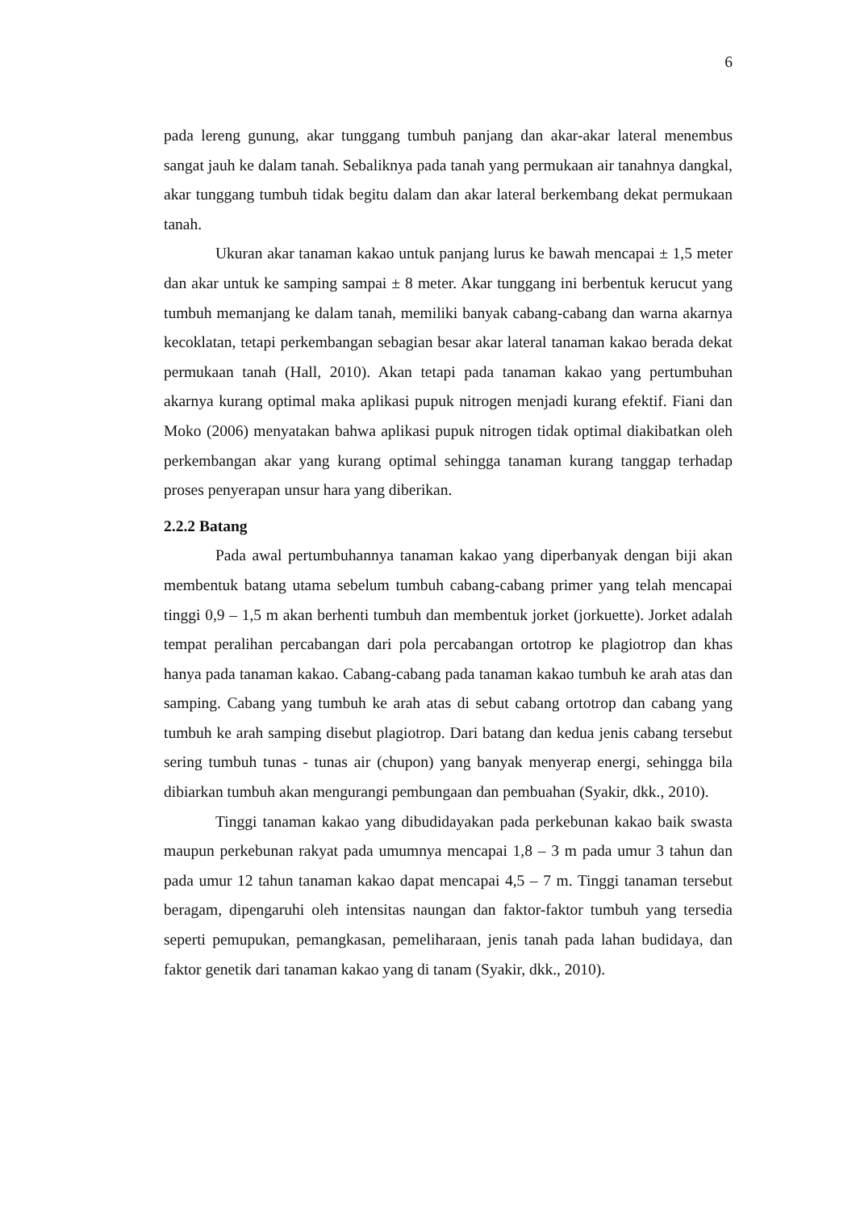6
pada lereng gunung, akar tunggang tumbuh panjang dan akar-akar lateral menembus sangat jauh ke dalam tanah. Sebaliknya pada tanah yang permukaan air tanahnya dangkal, akar tunggang tumbuh tidak begitu dalam dan akar lateral berkembang dekat permukaan tanah.
Ukuran akar tanaman kakao untuk panjang lurus ke bawah mencapai ± 1,5 meter dan akar untuk ke samping sampai ± 8 meter. Akar tunggang ini berbentuk kerucut yang tumbuh memanjang ke dalam tanah, memiliki banyak cabang-cabang dan warna akarnya kecoklatan, tetapi perkembangan sebagian besar akar lateral tanaman kakao berada dekat permukaan tanah (Hall, 2010). Akan tetapi pada tanaman kakao yang pertumbuhan akarnya kurang optimal maka aplikasi pupuk nitrogen menjadi kurang efektif. Fiani dan Moko (2006) menyatakan bahwa aplikasi pupuk nitrogen tidak optimal diakibatkan oleh perkembangan akar yang kurang optimal sehingga tanaman kurang tanggap terhadap proses penyerapan unsur hara yang diberikan.
2.2.2 Batang
Pada awal pertumbuhannya tanaman kakao yang diperbanyak dengan biji akan membentuk batang utama sebelum tumbuh cabang-cabang primer yang telah mencapai tinggi 0,9 – 1,5 m akan berhenti tumbuh dan membentuk jorket (jorkuette). Jorket adalah tempat peralihan percabangan dari pola percabangan ortotrop ke plagiotrop dan khas hanya pada tanaman kakao. Cabang-cabang pada tanaman kakao tumbuh ke arah atas dan samping. Cabang yang tumbuh ke arah atas di sebut cabang ortotrop dan cabang yang tumbuh ke arah samping disebut plagiotrop. Dari batang dan kedua jenis cabang tersebut sering tumbuh tunas - tunas air (chupon) yang banyak menyerap energi, sehingga bila dibiarkan tumbuh akan mengurangi pembungaan dan pembuahan (Syakir, dkk., 2010).
Tinggi tanaman kakao yang dibudidayakan pada perkebunan kakao baik swasta maupun perkebunan rakyat pada umumnya mencapai 1,8 – 3 m pada umur 3 tahun dan pada umur 12 tahun tanaman kakao dapat mencapai 4,5 – 7 m. Tinggi tanaman tersebut beragam, dipengaruhi oleh intensitas naungan dan faktor-faktor tumbuh yang tersedia seperti pemupukan, pemangkasan, pemeliharaan, jenis tanah pada lahan budidaya, dan faktor genetik dari tanaman kakao yang di tanam (Syakir, dkk., 2010).